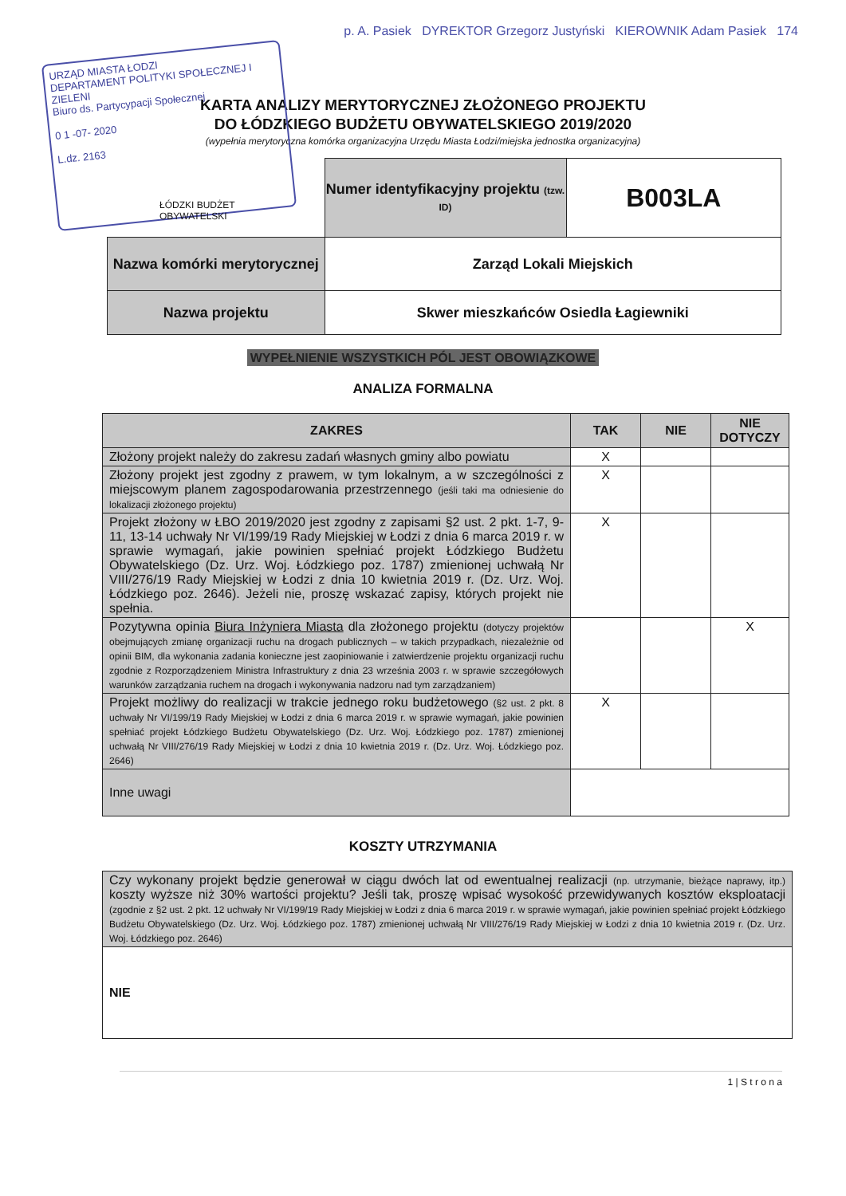URZĄD MIASTA ŁODZI
DEPARTAMENT POLITYKI SPOŁECZNEJ I ZIELENI
Biuro ds. Partycypacji Społecznej
0 1 -07- 2020
L.dz. 2163
p. A. Pasiek DYREKTOR Grzegorz Justyński KIEROWNIK Adam Pasiek 174
KARTA ANALIZY MERYTORYCZNEJ ZŁOŻONEGO PROJEKTU
DO ŁÓDZKIEGO BUDŻETU OBYWATELSKIEGO 2019/2020
(wypełnia merytoryczna komórka organizacyjna Urzędu Miasta Łodzi/miejska jednostka organizacyjna)
ŁÓDZKI BUDŻET OBYWATELSKI
| | Numer identyfikacyjny projektu (tzw. ID) | B003LA |
| Nazwa komórki merytorycznej | Zarząd Lokali Miejskich | |
| Nazwa projektu | Skwer mieszkańców Osiedla Łagiewniki | |
WYPEŁNIENIE WSZYSTKICH PÓL JEST OBOWIĄZKOWE
ANALIZA FORMALNA
| ZAKRES | TAK | NIE | NIE DOTYCZY |
| --- | --- | --- | --- |
| Złożony projekt należy do zakresu zadań własnych gminy albo powiatu | X | | |
| Złożony projekt jest zgodny z prawem, w tym lokalnym, a w szczególności z miejscowym planem zagospodarowania przestrzennego (jeśli taki ma odniesienie do lokalizacji złożonego projektu) | X | | |
| Projekt złożony w ŁBO 2019/2020 jest zgodny z zapisami §2 ust. 2 pkt. 1-7, 9-11, 13-14 uchwały Nr VI/199/19 Rady Miejskiej w Łodzi z dnia 6 marca 2019 r. w sprawie wymagań, jakie powinien spełniać projekt Łódzkiego Budżetu Obywatelskiego (Dz. Urz. Woj. Łódzkiego poz. 1787) zmienionej uchwałą Nr VIII/276/19 Rady Miejskiej w Łodzi z dnia 10 kwietnia 2019 r. (Dz. Urz. Woj. Łódzkiego poz. 2646). Jeżeli nie, proszę wskazać zapisy, których projekt nie spełnia. | X | | |
| Pozytywna opinia Biura Inżyniera Miasta dla złożonego projektu (dotyczy projektów obejmujących zmianę organizacji ruchu na drogach publicznych – w takich przypadkach, niezależnie od opinii BIM, dla wykonania zadania konieczne jest zaopiniowanie i zatwierdzenie projektu organizacji ruchu zgodnie z Rozporządzeniem Ministra Infrastruktury z dnia 23 września 2003 r. w sprawie szczegółowych warunków zarządzania ruchem na drogach i wykonywania nadzoru nad tym zarządzaniem) | | | X |
| Projekt możliwy do realizacji w trakcie jednego roku budżetowego (§2 ust. 2 pkt. 8 uchwały Nr VI/199/19 Rady Miejskiej w Łodzi z dnia 6 marca 2019 r. w sprawie wymagań, jakie powinien spełniać projekt Łódzkiego Budżetu Obywatelskiego (Dz. Urz. Woj. Łódzkiego poz. 1787) zmienionej uchwałą Nr VIII/276/19 Rady Miejskiej w Łodzi z dnia 10 kwietnia 2019 r. (Dz. Urz. Woj. Łódzkiego poz. 2646) | X | | |
| Inne uwagi | | | |
KOSZTY UTRZYMANIA
| Czy wykonany projekt będzie generował w ciągu dwóch lat od ewentualnej realizacji (np. utrzymanie, bieżące naprawy, itp.) koszty wyższe niż 30% wartości projektu? Jeśli tak, proszę wpisać wysokość przewidywanych kosztów eksploatacji (zgodnie z §2 ust. 2 pkt. 12 uchwały Nr VI/199/19 Rady Miejskiej w Łodzi z dnia 6 marca 2019 r. w sprawie wymagań, jakie powinien spełniać projekt Łódzkiego Budżetu Obywatelskiego (Dz. Urz. Woj. Łódzkiego poz. 1787) zmienionej uchwałą Nr VIII/276/19 Rady Miejskiej w Łodzi z dnia 10 kwietnia 2019 r. (Dz. Urz. Woj. Łódzkiego poz. 2646) |
| NIE |
1 | S t r o n a